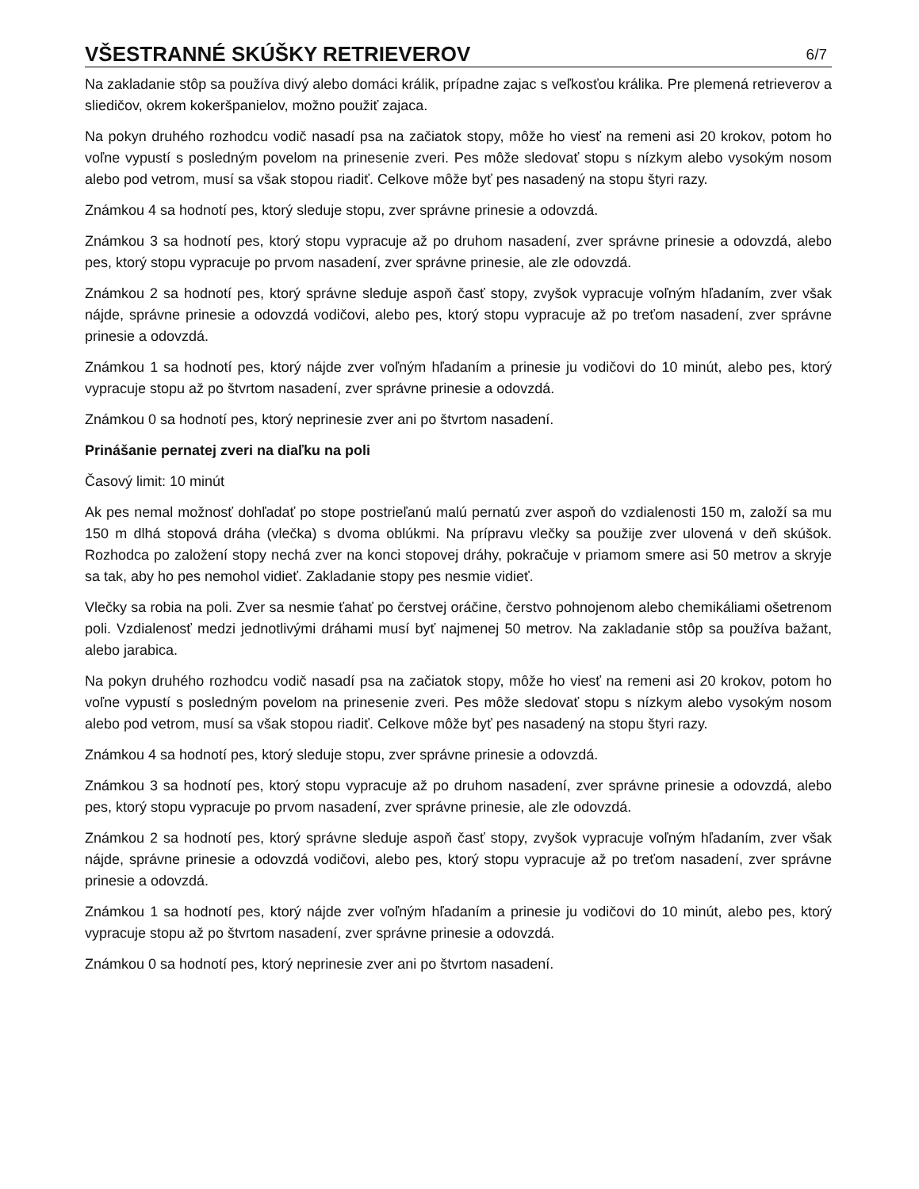VŠESTRANNÉ SKÚŠKY RETRIEVEROV
6/7
Na zakladanie stôp sa používa divý alebo domáci králik, prípadne zajac s veľkosťou králika. Pre plemená retrieverov a sliedičov, okrem kokeršpanielov, možno použiť zajaca.
Na pokyn druhého rozhodcu vodič nasadí psa na začiatok stopy, môže ho viesť na remeni asi 20 krokov, potom ho voľne vypustí s posledným povelom na prinesenie zveri. Pes môže sledovať stopu s nízkym alebo vysokým nosom alebo pod vetrom, musí sa však stopou riadiť. Celkove môže byť pes nasadený na stopu štyri razy.
Známkou 4 sa hodnotí pes, ktorý sleduje stopu, zver správne prinesie a odovzdá.
Známkou 3 sa hodnotí pes, ktorý stopu vypracuje až po druhom nasadení, zver správne prinesie a odovzdá, alebo pes, ktorý stopu vypracuje po prvom nasadení, zver správne prinesie, ale zle odovzdá.
Známkou 2 sa hodnotí pes, ktorý správne sleduje aspoň časť stopy, zvyšok vypracuje voľným hľadaním, zver však nájde, správne prinesie a odovzdá vodičovi, alebo pes, ktorý stopu vypracuje až po treťom nasadení, zver správne prinesie a odovzdá.
Známkou 1 sa hodnotí pes, ktorý nájde zver voľným hľadaním a prinesie ju vodičovi do 10 minút, alebo pes, ktorý vypracuje stopu až po štvrtom nasadení, zver správne prinesie a odovzdá.
Známkou 0 sa hodnotí pes, ktorý neprinesie zver ani po štvrtom nasadení.
Prinášanie pernatej zveri na diaľku na poli
Časový limit: 10 minút
Ak pes nemal možnosť dohľadať po stope postrieľanú malú pernatú zver aspoň do vzdialenosti 150 m, založí sa mu 150 m dlhá stopová dráha (vlečka) s dvoma oblúkmi. Na prípravu vlečky sa použije zver ulovená v deň skúšok. Rozhodca po založení stopy nechá zver na konci stopovej dráhy, pokračuje v priamom smere asi 50 metrov a skryje sa tak, aby ho pes nemohol vidieť. Zakladanie stopy pes nesmie vidieť.
Vlečky sa robia na poli. Zver sa nesmie ťahať po čerstvej oráčine, čerstvo pohnojenom alebo chemikáliami ošetrenom poli. Vzdialenosť medzi jednotlivými dráhami musí byť najmenej 50 metrov. Na zakladanie stôp sa používa bažant, alebo jarabica.
Na pokyn druhého rozhodcu vodič nasadí psa na začiatok stopy, môže ho viesť na remeni asi 20 krokov, potom ho voľne vypustí s posledným povelom na prinesenie zveri. Pes môže sledovať stopu s nízkym alebo vysokým nosom alebo pod vetrom, musí sa však stopou riadiť. Celkove môže byť pes nasadený na stopu štyri razy.
Známkou 4 sa hodnotí pes, ktorý sleduje stopu, zver správne prinesie a odovzdá.
Známkou 3 sa hodnotí pes, ktorý stopu vypracuje až po druhom nasadení, zver správne prinesie a odovzdá, alebo pes, ktorý stopu vypracuje po prvom nasadení, zver správne prinesie, ale zle odovzdá.
Známkou 2 sa hodnotí pes, ktorý správne sleduje aspoň časť stopy, zvyšok vypracuje voľným hľadaním, zver však nájde, správne prinesie a odovzdá vodičovi, alebo pes, ktorý stopu vypracuje až po treťom nasadení, zver správne prinesie a odovzdá.
Známkou 1 sa hodnotí pes, ktorý nájde zver voľným hľadaním a prinesie ju vodičovi do 10 minút, alebo pes, ktorý vypracuje stopu až po štvrtom nasadení, zver správne prinesie a odovzdá.
Známkou 0 sa hodnotí pes, ktorý neprinesie zver ani po štvrtom nasadení.